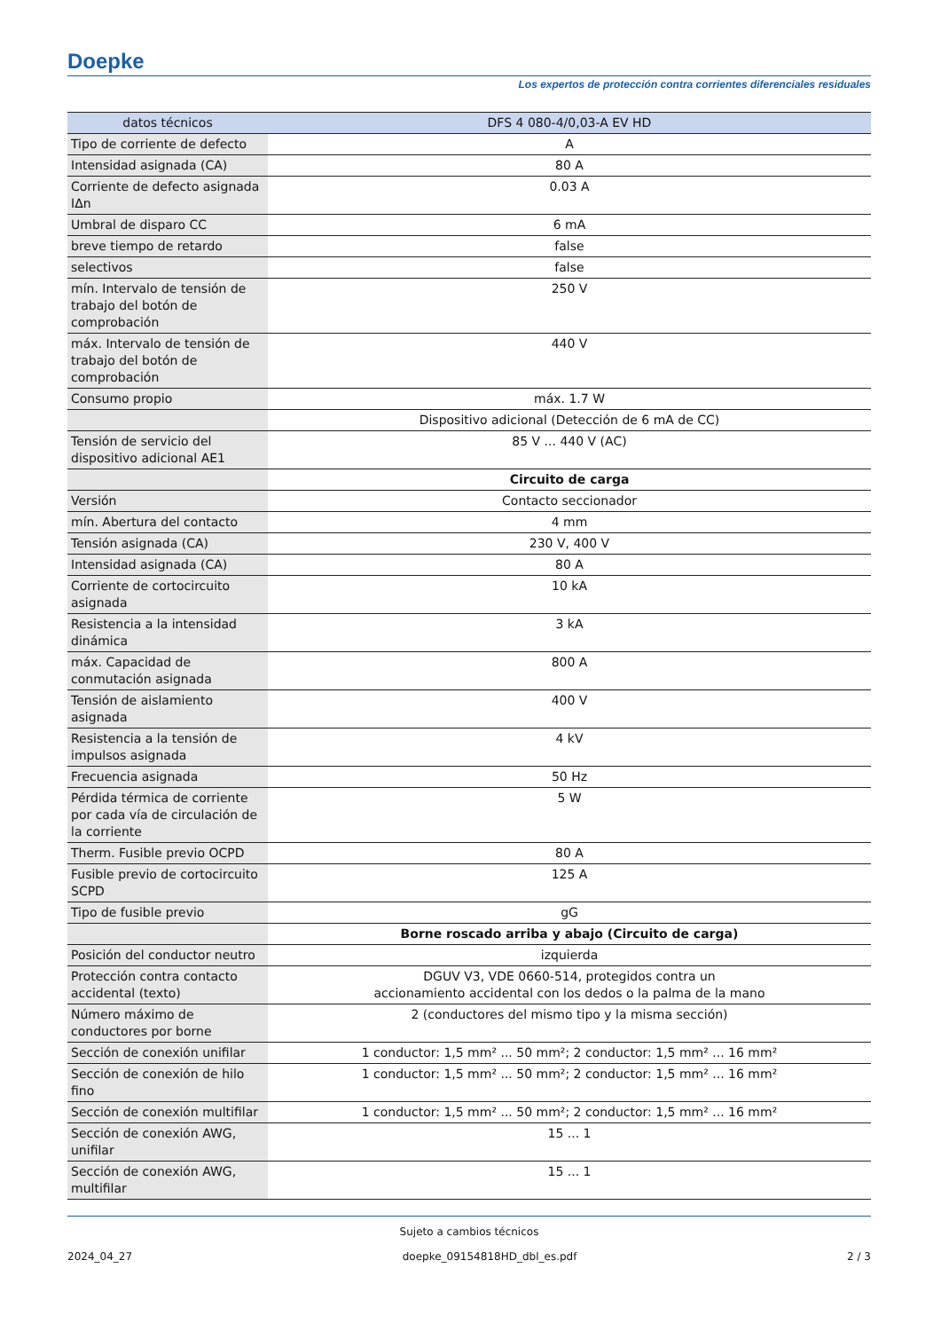Doepke
Los expertos de protección contra corrientes diferenciales residuales
| datos técnicos | DFS 4 080-4/0,03-A EV HD |
| --- | --- |
| Tipo de corriente de defecto | A |
| Intensidad asignada (CA) | 80 A |
| Corriente de defecto asignada IΔn | 0.03 A |
| Umbral de disparo CC | 6 mA |
| breve tiempo de retardo | false |
| selectivos | false |
| mín. Intervalo de tensión de trabajo del botón de comprobación | 250 V |
| máx. Intervalo de tensión de trabajo del botón de comprobación | 440 V |
| Consumo propio | máx. 1.7 W |
| | Dispositivo adicional (Detección de 6 mA de CC) |
| Tensión de servicio del dispositivo adicional AE1 | 85 V ... 440 V (AC) |
| | Circuito de carga |
| Versión | Contacto seccionador |
| mín. Abertura del contacto | 4 mm |
| Tensión asignada (CA) | 230 V, 400 V |
| Intensidad asignada (CA) | 80 A |
| Corriente de cortocircuito asignada | 10 kA |
| Resistencia a la intensidad dinámica | 3 kA |
| máx. Capacidad de conmutación asignada | 800 A |
| Tensión de aislamiento asignada | 400 V |
| Resistencia a la tensión de impulsos asignada | 4 kV |
| Frecuencia asignada | 50 Hz |
| Pérdida térmica de corriente por cada vía de circulación de la corriente | 5 W |
| Therm. Fusible previo OCPD | 80 A |
| Fusible previo de cortocircuito SCPD | 125 A |
| Tipo de fusible previo | gG |
| | Borne roscado arriba y abajo (Circuito de carga) |
| Posición del conductor neutro | izquierda |
| Protección contra contacto accidental (texto) | DGUV V3, VDE 0660-514, protegidos contra un accionamiento accidental con los dedos o la palma de la mano |
| Número máximo de conductores por borne | 2 (conductores del mismo tipo y la misma sección) |
| Sección de conexión unifilar | 1 conductor: 1,5 mm² ... 50 mm²; 2 conductor: 1,5 mm² ... 16 mm² |
| Sección de conexión de hilo fino | 1 conductor: 1,5 mm² ... 50 mm²; 2 conductor: 1,5 mm² ... 16 mm² |
| Sección de conexión multifilar | 1 conductor: 1,5 mm² ... 50 mm²; 2 conductor: 1,5 mm² ... 16 mm² |
| Sección de conexión AWG, unifilar | 15 ... 1 |
| Sección de conexión AWG, multifilar | 15 ... 1 |
Sujeto a cambios técnicos
2024_04_27 doepke_09154818HD_dbl_es.pdf 2 / 3